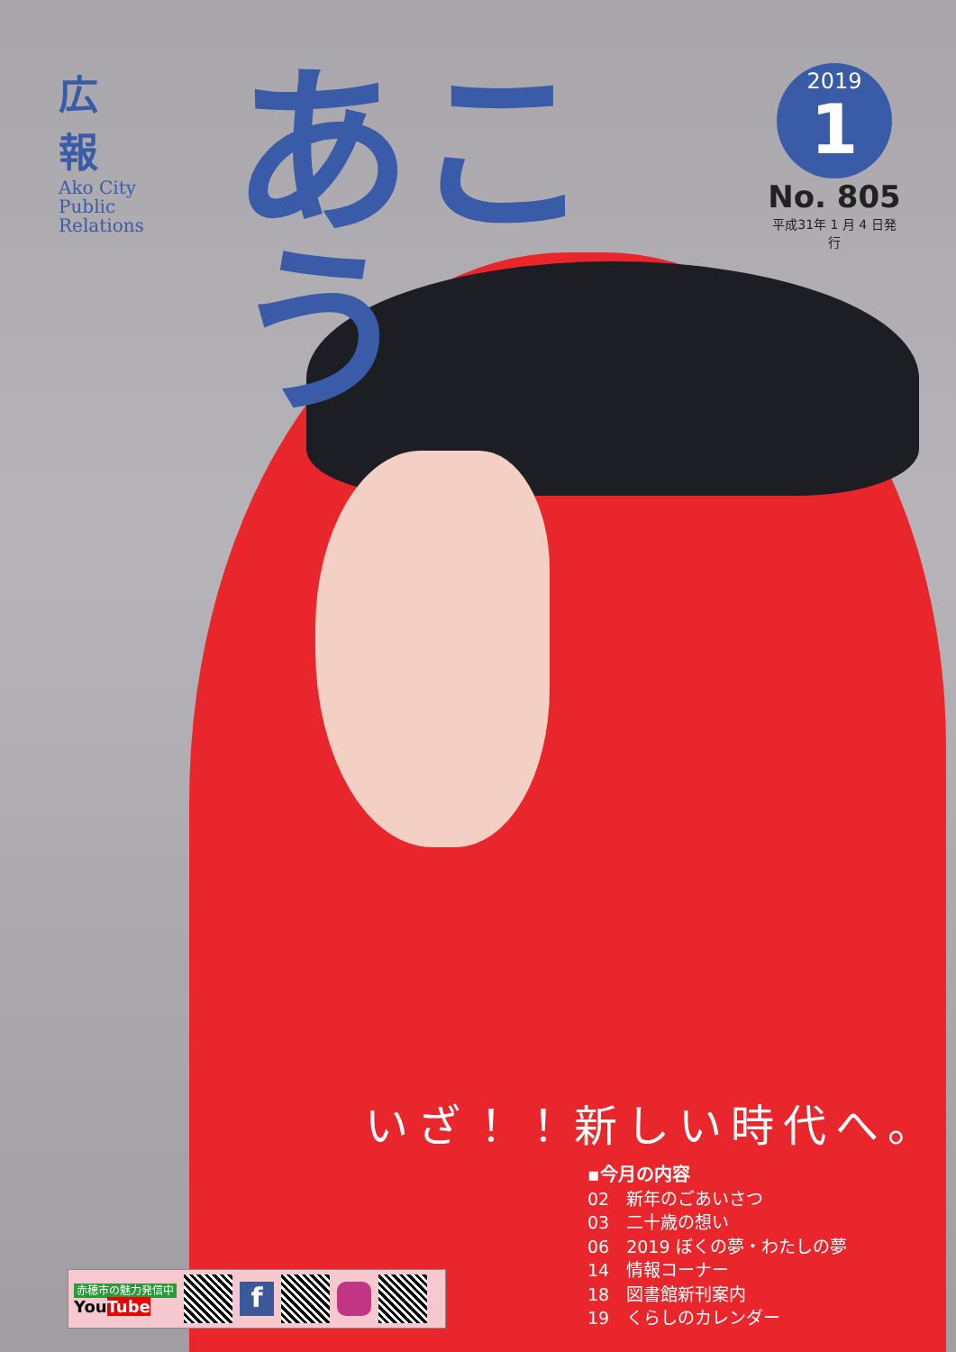広 報
Ako City
Public
Relations
あこう
2019
1
No. 805
平成31年 1 月 4 日発行
いざ！！新しい時代へ。
▪今月の内容
02　新年のごあいさつ
03　二十歳の想い
06　2019 ぼくの夢・わたしの夢
14　情報コーナー
18　図書館新刊案内
19　くらしのカレンダー
赤穂市の魅力発信中
YouTube
f